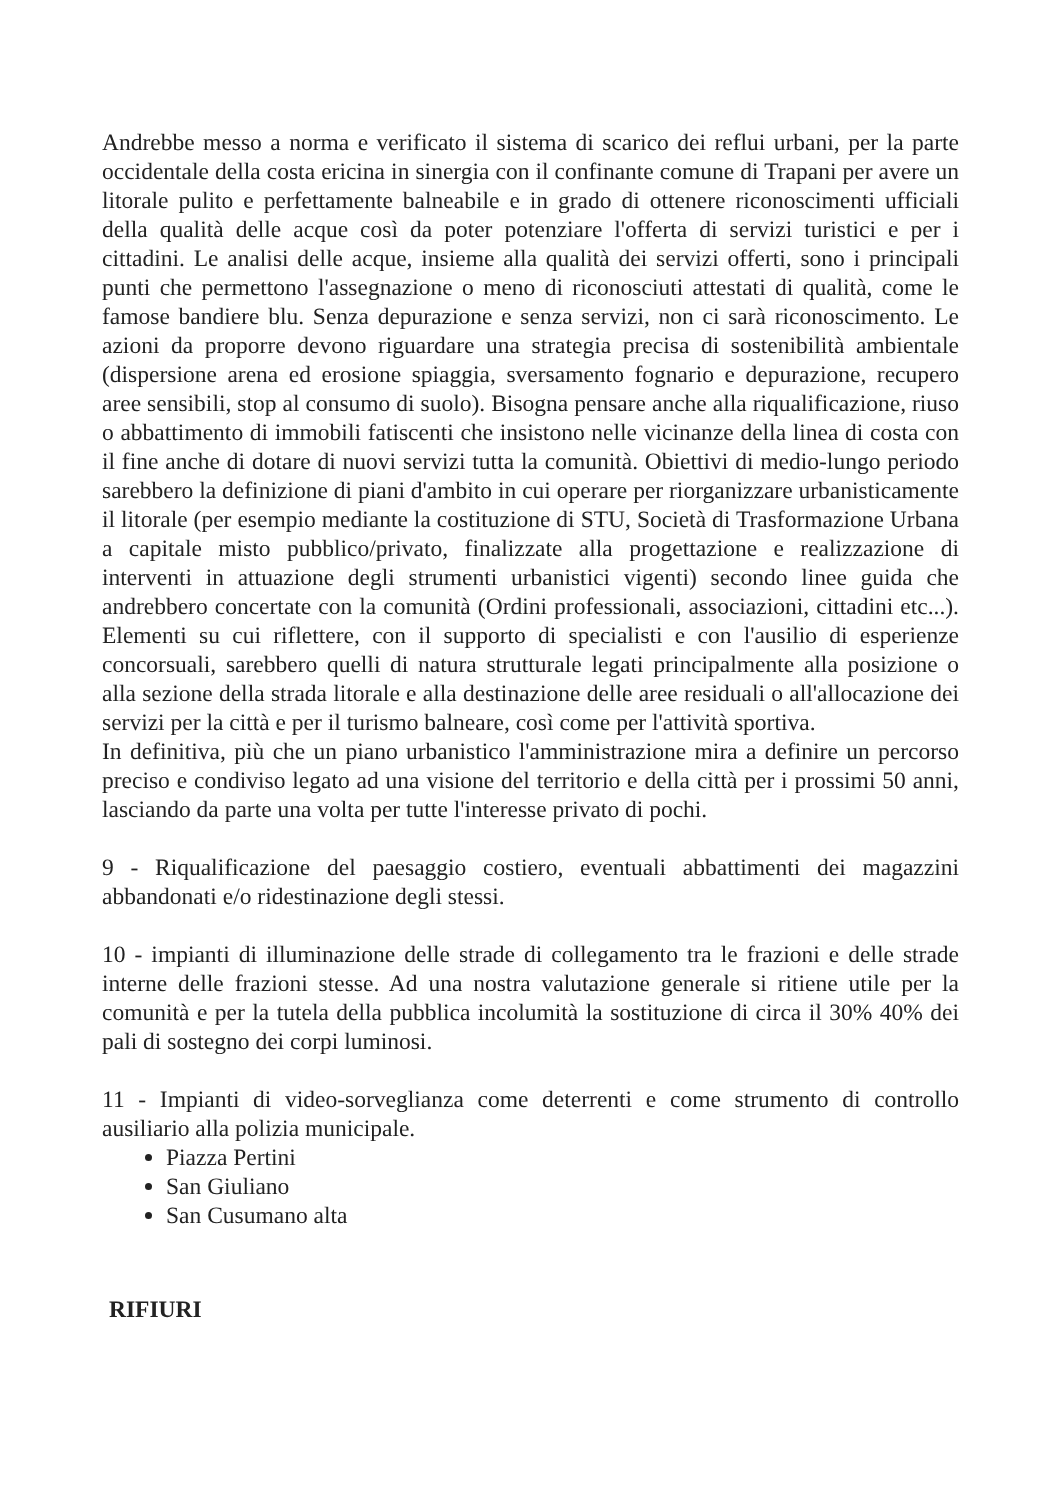Andrebbe messo a norma e verificato il sistema di scarico dei reflui urbani, per la parte occidentale della costa ericina in sinergia con il confinante comune di Trapani per avere un litorale pulito e perfettamente balneabile e in grado di ottenere riconoscimenti ufficiali della qualità delle acque così da poter potenziare l'offerta di servizi turistici e per i cittadini. Le analisi delle acque, insieme alla qualità dei servizi offerti, sono i principali punti che permettono l'assegnazione o meno di riconosciuti attestati di qualità, come le famose bandiere blu. Senza depurazione e senza servizi, non ci sarà riconoscimento. Le azioni da proporre devono riguardare una strategia precisa di sostenibilità ambientale (dispersione arena ed erosione spiaggia, sversamento fognario e depurazione, recupero aree sensibili, stop al consumo di suolo). Bisogna pensare anche alla riqualificazione, riuso o abbattimento di immobili fatiscenti che insistono nelle vicinanze della linea di costa con il fine anche di dotare di nuovi servizi tutta la comunità. Obiettivi di medio-lungo periodo sarebbero la definizione di piani d'ambito in cui operare per riorganizzare urbanisticamente il litorale (per esempio mediante la costituzione di STU, Società di Trasformazione Urbana a capitale misto pubblico/privato, finalizzate alla progettazione e realizzazione di interventi in attuazione degli strumenti urbanistici vigenti) secondo linee guida che andrebbero concertate con la comunità (Ordini professionali, associazioni, cittadini etc...). Elementi su cui riflettere, con il supporto di specialisti e con l'ausilio di esperienze concorsuali, sarebbero quelli di natura strutturale legati principalmente alla posizione o alla sezione della strada litorale e alla destinazione delle aree residuali o all'allocazione dei servizi per la città e per il turismo balneare, così come per l'attività sportiva.
In definitiva, più che un piano urbanistico l'amministrazione mira a definire un percorso preciso e condiviso legato ad una visione del territorio e della città per i prossimi 50 anni, lasciando da parte una volta per tutte l'interesse privato di pochi.
9 - Riqualificazione del paesaggio costiero, eventuali abbattimenti dei magazzini abbandonati e/o ridestinazione degli stessi.
10 - impianti di illuminazione delle strade di collegamento tra le frazioni e delle strade interne delle frazioni stesse. Ad una nostra valutazione generale si ritiene utile per la comunità e per la tutela della pubblica incolumità la sostituzione di circa il 30% 40% dei pali di sostegno dei corpi luminosi.
11 - Impianti di video-sorveglianza come deterrenti e come strumento di controllo ausiliario alla polizia municipale.
Piazza Pertini
San Giuliano
San Cusumano alta
RIFIURI